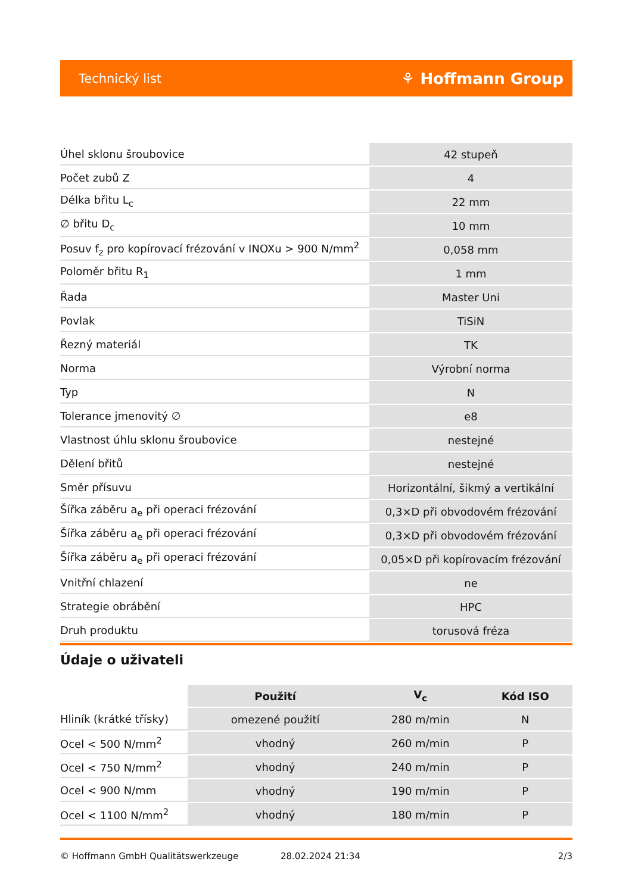Technický list ⚘ Hoffmann Group
| Úhel sklonu šroubovice | 42 stupeň |
| Počet zubů Z | 4 |
| Délka břitu L<sub>c</sub> | 22 mm |
| ∅ břitu D<sub>c</sub> | 10 mm |
| Posuv f<sub>z</sub> pro kopírovací frézování v INOXu > 900 N/mm<sup>2</sup> | 0,058 mm |
| Poloměr břitu R<sub>1</sub> | 1 mm |
| Řada | Master Uni |
| Povlak | TiSiN |
| Řezný materiál | TK |
| Norma | Výrobní norma |
| Typ | N |
| Tolerance jmenovitý ∅ | e8 |
| Vlastnost úhlu sklonu šroubovice | nestejné |
| Dělení břitů | nestejné |
| Směr přísuvu | Horizontální, šikmý a vertikální |
| Šířka záběru a<sub>e</sub> při operaci frézování | 0,3×D při obvodovém frézování |
| Šířka záběru a<sub>e</sub> při operaci frézování | 0,3×D při obvodovém frézování |
| Šířka záběru a<sub>e</sub> při operaci frézování | 0,05×D při kopírovacím frézování |
| Vnitřní chlazení | ne |
| Strategie obrábění | HPC |
| Druh produktu | torusová fréza |
Údaje o uživateli
| | Použití | V<sub>c</sub> | Kód ISO |
| --- | --- | --- | --- |
| Hliník (krátké třísky) | omezené použití | 280 m/min | N |
| Ocel < 500 N/mm<sup>2</sup> | vhodný | 260 m/min | P |
| Ocel < 750 N/mm<sup>2</sup> | vhodný | 240 m/min | P |
| Ocel < 900 N/mm | vhodný | 190 m/min | P |
| Ocel < 1100 N/mm<sup>2</sup> | vhodný | 180 m/min | P |
© Hoffmann GmbH Qualitätswerkzeuge 28.02.2024 21:34 2/3